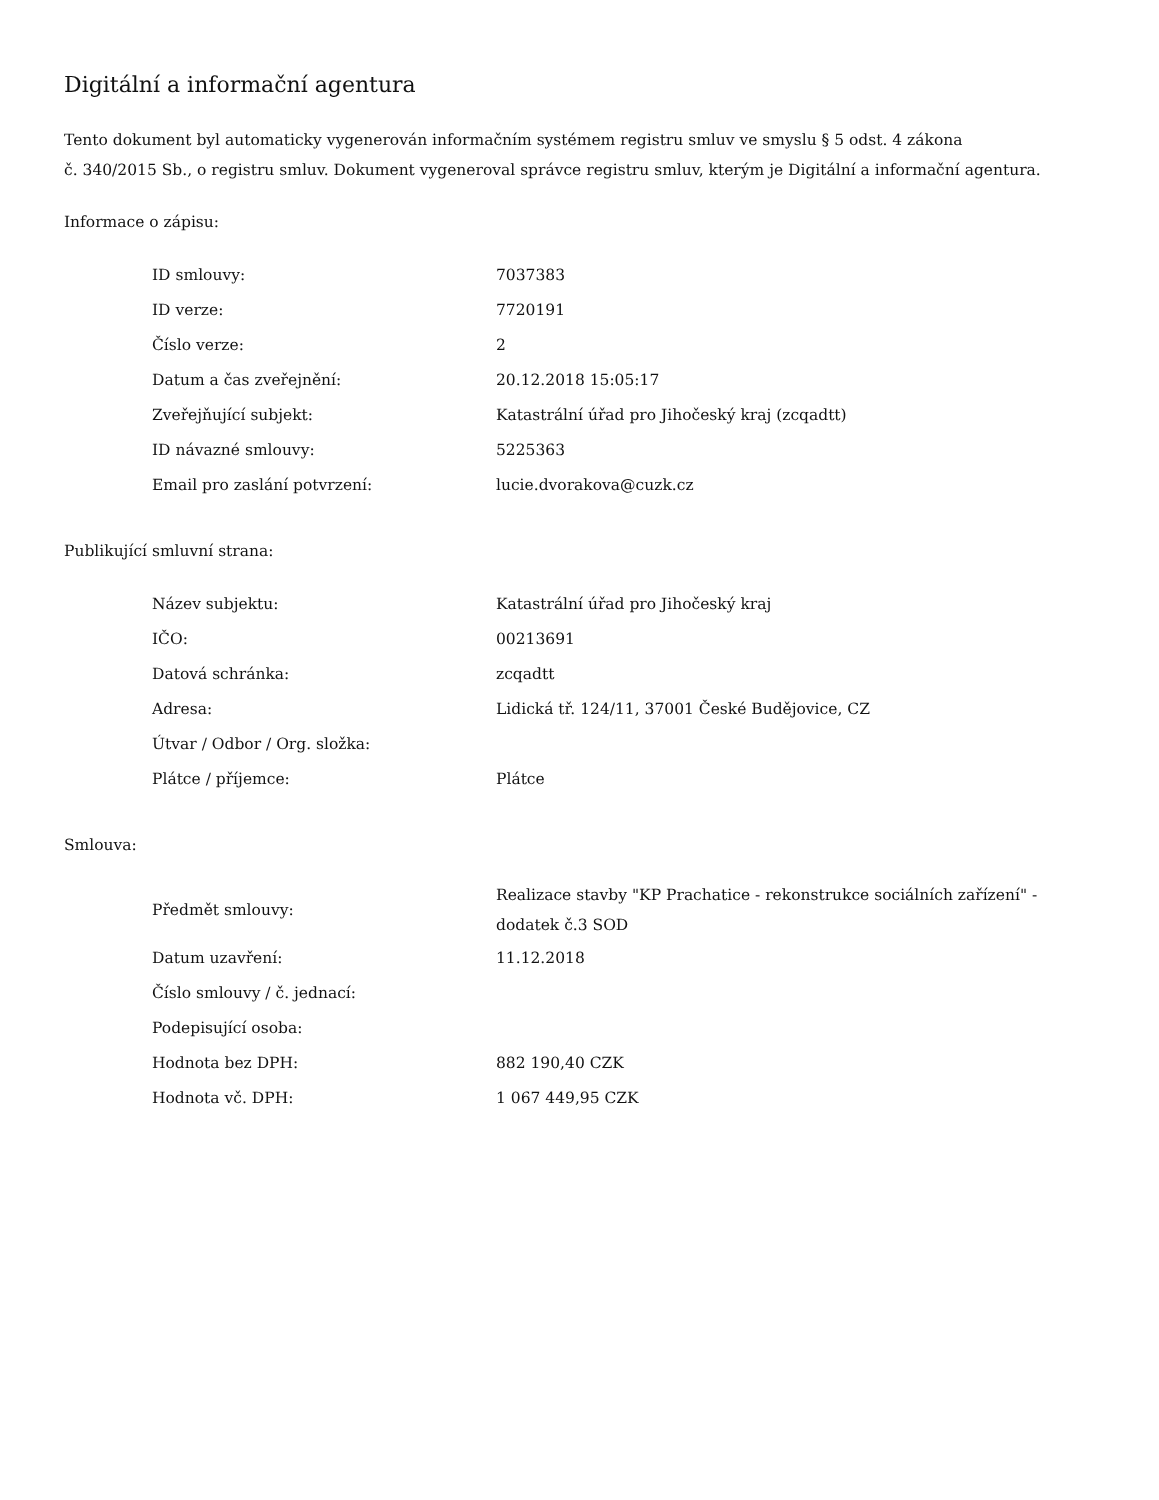Digitální a informační agentura
Tento dokument byl automaticky vygenerován informačním systémem registru smluv ve smyslu § 5 odst. 4 zákona
č. 340/2015 Sb., o registru smluv. Dokument vygeneroval správce registru smluv, kterým je Digitální a informační agentura.
Informace o zápisu:
| ID smlouvy: | 7037383 |
| ID verze: | 7720191 |
| Číslo verze: | 2 |
| Datum a čas zveřejnění: | 20.12.2018 15:05:17 |
| Zveřejňující subjekt: | Katastrální úřad pro Jihočeský kraj (zcqadtt) |
| ID návazné smlouvy: | 5225363 |
| Email pro zaslání potvrzení: | lucie.dvorakova@cuzk.cz |
Publikující smluvní strana:
| Název subjektu: | Katastrální úřad pro Jihočeský kraj |
| IČO: | 00213691 |
| Datová schránka: | zcqadtt |
| Adresa: | Lidická tř. 124/11, 37001 České Budějovice, CZ |
| Útvar / Odbor / Org. složka: | |
| Plátce / příjemce: | Plátce |
Smlouva:
| Předmět smlouvy: | Realizace stavby "KP Prachatice - rekonstrukce sociálních zařízení" - dodatek č.3 SOD |
| Datum uzavření: | 11.12.2018 |
| Číslo smlouvy / č. jednací: | |
| Podepisující osoba: | |
| Hodnota bez DPH: | 882 190,40 CZK |
| Hodnota vč. DPH: | 1 067 449,95 CZK |